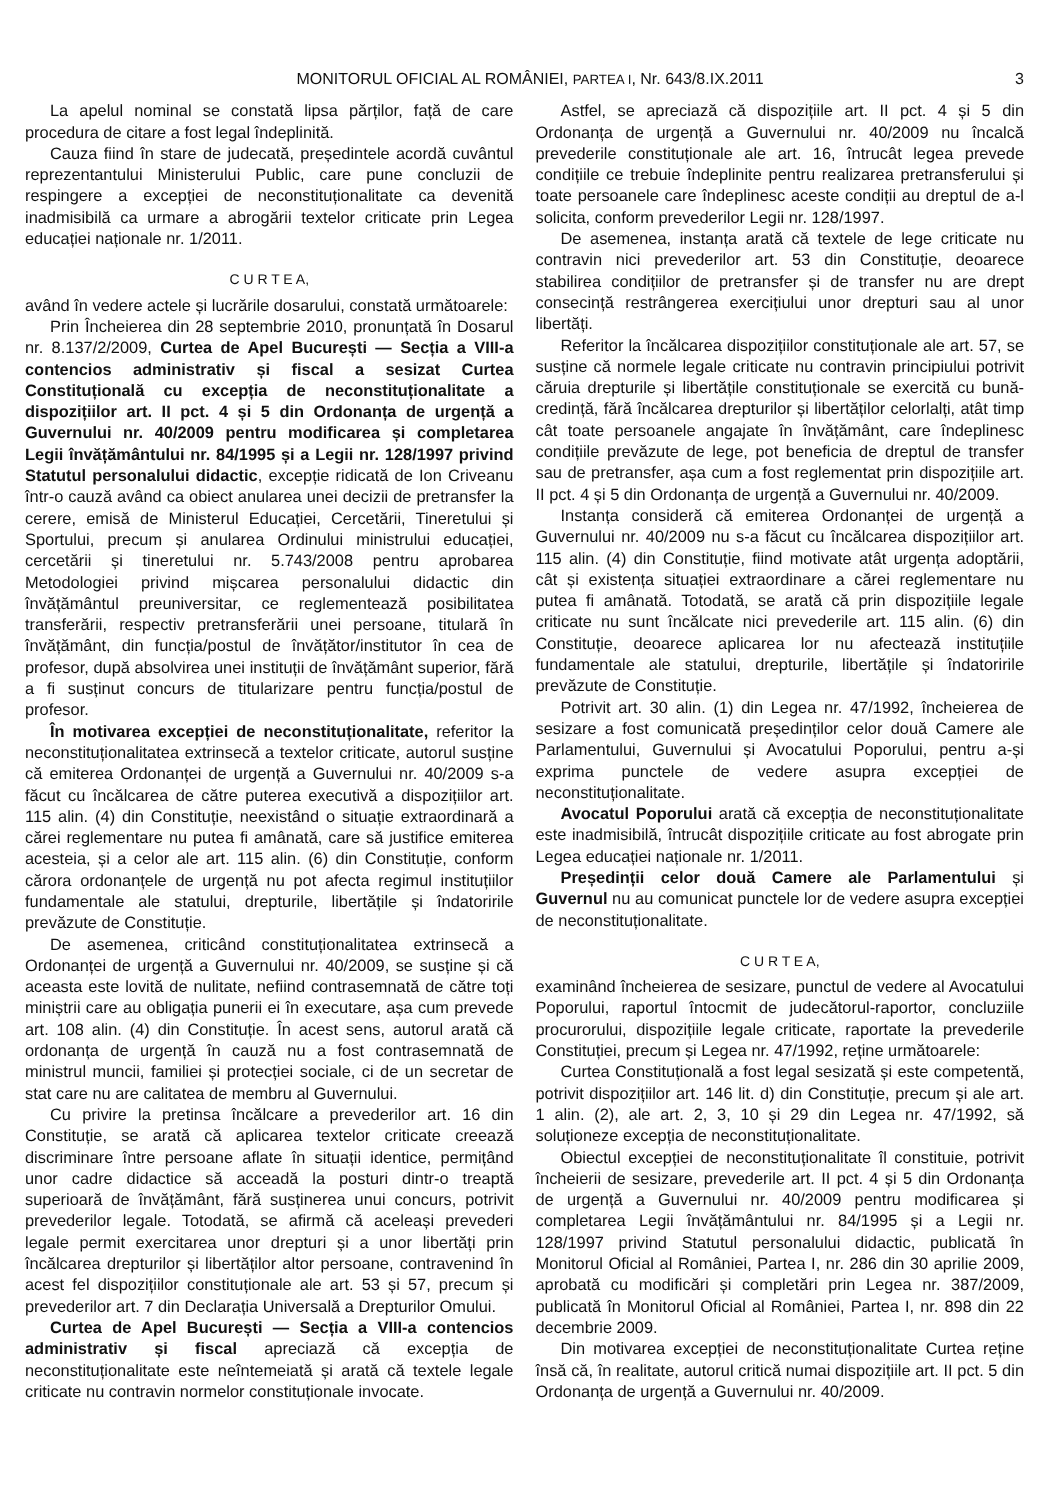MONITORUL OFICIAL AL ROMÂNIEI, PARTEA I, Nr. 643/8.IX.2011 3
La apelul nominal se constată lipsa părților, față de care procedura de citare a fost legal îndeplinită.
Cauza fiind în stare de judecată, președintele acordă cuvântul reprezentantului Ministerului Public, care pune concluzii de respingere a excepției de neconstituționalitate ca devenită inadmisibilă ca urmare a abrogării textelor criticate prin Legea educației naționale nr. 1/2011.
C U R T E A,
având în vedere actele și lucrările dosarului, constată următoarele:
Prin Încheierea din 28 septembrie 2010, pronunțată în Dosarul nr. 8.137/2/2009, Curtea de Apel București — Secția a VIII-a contencios administrativ și fiscal a sesizat Curtea Constituțională cu excepția de neconstituționalitate a dispozițiilor art. II pct. 4 și 5 din Ordonanța de urgență a Guvernului nr. 40/2009 pentru modificarea și completarea Legii învățământului nr. 84/1995 și a Legii nr. 128/1997 privind Statutul personalului didactic, excepție ridicată de Ion Criveanu într-o cauză având ca obiect anularea unei decizii de pretransfer la cerere, emisă de Ministerul Educației, Cercetării, Tineretului și Sportului, precum și anularea Ordinului ministrului educației, cercetării și tineretului nr. 5.743/2008 pentru aprobarea Metodologiei privind mișcarea personalului didactic din învățământul preuniversitar, ce reglementează posibilitatea transferării, respectiv pretransferării unei persoane, titulară în învățământ, din funcția/postul de învățător/institutor în cea de profesor, după absolvirea unei instituții de învățământ superior, fără a fi susținut concurs de titularizare pentru funcția/postul de profesor.
În motivarea excepției de neconstituționalitate, referitor la neconstituționalitatea extrinsecă a textelor criticate, autorul susține că emiterea Ordonanței de urgență a Guvernului nr. 40/2009 s-a făcut cu încălcarea de către puterea executivă a dispozițiilor art. 115 alin. (4) din Constituție, neexistând o situație extraordinară a cărei reglementare nu putea fi amânată, care să justifice emiterea acesteia, și a celor ale art. 115 alin. (6) din Constituție, conform cărora ordonanțele de urgență nu pot afecta regimul instituțiilor fundamentale ale statului, drepturile, libertățile și îndatoririle prevăzute de Constituție.
De asemenea, criticând constituționalitatea extrinsecă a Ordonanței de urgență a Guvernului nr. 40/2009, se susține și că aceasta este lovită de nulitate, nefiind contrasemnată de către toți miniștrii care au obligația punerii ei în executare, așa cum prevede art. 108 alin. (4) din Constituție. În acest sens, autorul arată că ordonanța de urgență în cauză nu a fost contrasemnată de ministrul muncii, familiei și protecției sociale, ci de un secretar de stat care nu are calitatea de membru al Guvernului.
Cu privire la pretinsa încălcare a prevederilor art. 16 din Constituție, se arată că aplicarea textelor criticate creează discriminare între persoane aflate în situații identice, permițând unor cadre didactice să acceadă la posturi dintr-o treaptă superioară de învățământ, fără susținerea unui concurs, potrivit prevederilor legale. Totodată, se afirmă că aceleași prevederi legale permit exercitarea unor drepturi și a unor libertăți prin încălcarea drepturilor și libertăților altor persoane, contravenind în acest fel dispozițiilor constituționale ale art. 53 și 57, precum și prevederilor art. 7 din Declarația Universală a Drepturilor Omului.
Curtea de Apel București — Secția a VIII-a contencios administrativ și fiscal apreciază că excepția de neconstituționalitate este neîntemeiată și arată că textele legale criticate nu contravin normelor constituționale invocate.
Astfel, se apreciază că dispozițiile art. II pct. 4 și 5 din Ordonanța de urgență a Guvernului nr. 40/2009 nu încalcă prevederile constituționale ale art. 16, întrucât legea prevede condițiile ce trebuie îndeplinite pentru realizarea pretransferului și toate persoanele care îndeplinesc aceste condiții au dreptul de a-l solicita, conform prevederilor Legii nr. 128/1997.
De asemenea, instanța arată că textele de lege criticate nu contravin nici prevederilor art. 53 din Constituție, deoarece stabilirea condițiilor de pretransfer și de transfer nu are drept consecință restrângerea exercițiului unor drepturi sau al unor libertăți.
Referitor la încălcarea dispozițiilor constituționale ale art. 57, se susține că normele legale criticate nu contravin principiului potrivit căruia drepturile și libertățile constituționale se exercită cu bună-credință, fără încălcarea drepturilor și libertăților celorlalți, atât timp cât toate persoanele angajate în învățământ, care îndeplinesc condițiile prevăzute de lege, pot beneficia de dreptul de transfer sau de pretransfer, așa cum a fost reglementat prin dispozițiile art. II pct. 4 și 5 din Ordonanța de urgență a Guvernului nr. 40/2009.
Instanța consideră că emiterea Ordonanței de urgență a Guvernului nr. 40/2009 nu s-a făcut cu încălcarea dispozițiilor art. 115 alin. (4) din Constituție, fiind motivate atât urgența adoptării, cât și existența situației extraordinare a cărei reglementare nu putea fi amânată. Totodată, se arată că prin dispozițiile legale criticate nu sunt încălcate nici prevederile art. 115 alin. (6) din Constituție, deoarece aplicarea lor nu afectează instituțiile fundamentale ale statului, drepturile, libertățile și îndatoririle prevăzute de Constituție.
Potrivit art. 30 alin. (1) din Legea nr. 47/1992, încheierea de sesizare a fost comunicată președinților celor două Camere ale Parlamentului, Guvernului și Avocatului Poporului, pentru a-și exprima punctele de vedere asupra excepției de neconstituționalitate.
Avocatul Poporului arată că excepția de neconstituționalitate este inadmisibilă, întrucât dispozițiile criticate au fost abrogate prin Legea educației naționale nr. 1/2011.
Președinții celor două Camere ale Parlamentului și Guvernul nu au comunicat punctele lor de vedere asupra excepției de neconstituționalitate.
C U R T E A,
examinând încheierea de sesizare, punctul de vedere al Avocatului Poporului, raportul întocmit de judecătorul-raportor, concluziile procurorului, dispozițiile legale criticate, raportate la prevederile Constituției, precum și Legea nr. 47/1992, reține următoarele:
Curtea Constituțională a fost legal sesizată și este competentă, potrivit dispozițiilor art. 146 lit. d) din Constituție, precum și ale art. 1 alin. (2), ale art. 2, 3, 10 și 29 din Legea nr. 47/1992, să soluționeze excepția de neconstituționalitate.
Obiectul excepției de neconstituționalitate îl constituie, potrivit încheierii de sesizare, prevederile art. II pct. 4 și 5 din Ordonanța de urgență a Guvernului nr. 40/2009 pentru modificarea și completarea Legii învățământului nr. 84/1995 și a Legii nr. 128/1997 privind Statutul personalului didactic, publicată în Monitorul Oficial al României, Partea I, nr. 286 din 30 aprilie 2009, aprobată cu modificări și completări prin Legea nr. 387/2009, publicată în Monitorul Oficial al României, Partea I, nr. 898 din 22 decembrie 2009.
Din motivarea excepției de neconstituționalitate Curtea reține însă că, în realitate, autorul critică numai dispozițiile art. II pct. 5 din Ordonanța de urgență a Guvernului nr. 40/2009.